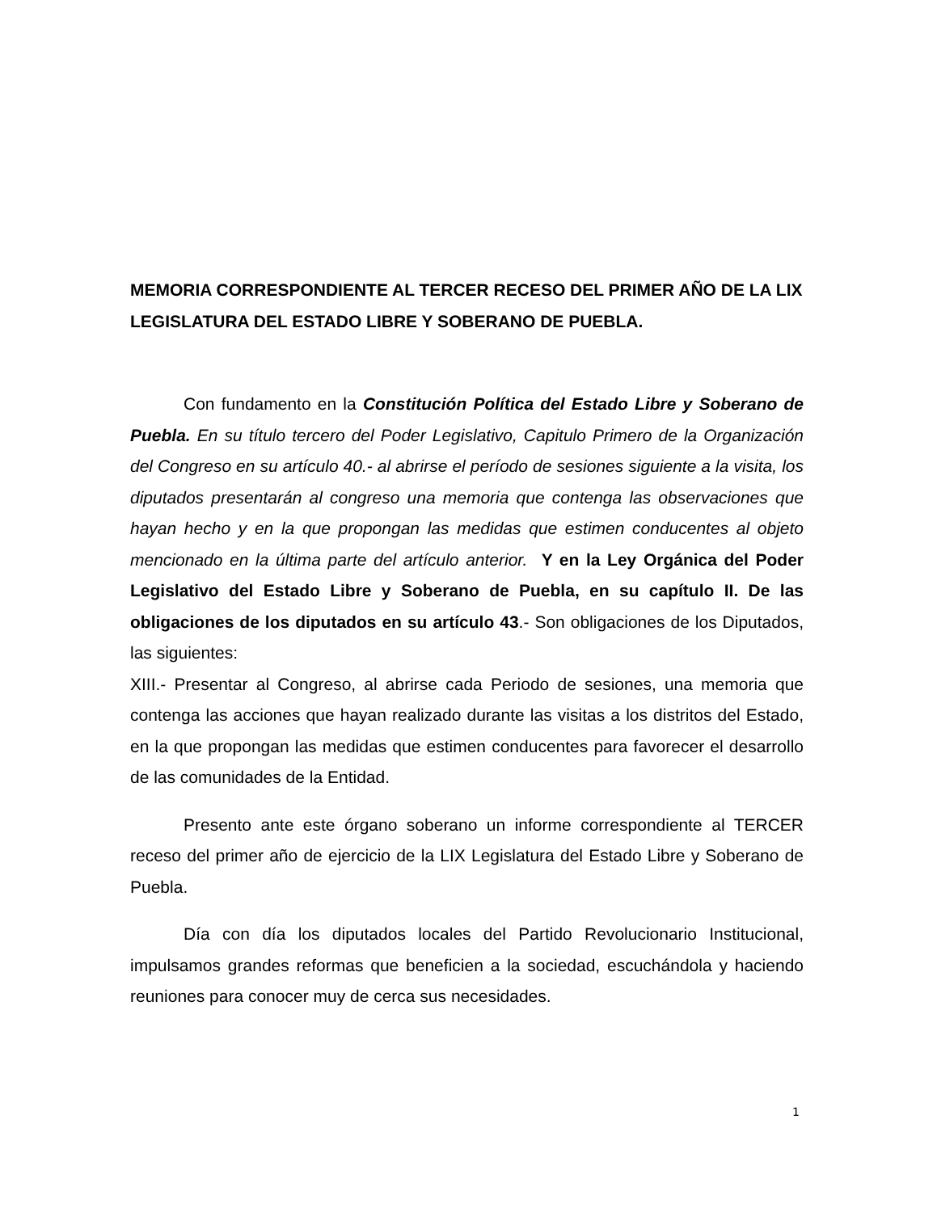MEMORIA CORRESPONDIENTE AL TERCER RECESO DEL PRIMER AÑO DE LA LIX LEGISLATURA DEL ESTADO LIBRE Y SOBERANO DE PUEBLA.
Con fundamento en la Constitución Política del Estado Libre y Soberano de Puebla. En su título tercero del Poder Legislativo, Capitulo Primero de la Organización del Congreso en su artículo 40.- al abrirse el período de sesiones siguiente a la visita, los diputados presentarán al congreso una memoria que contenga las observaciones que hayan hecho y en la que propongan las medidas que estimen conducentes al objeto mencionado en la última parte del artículo anterior. Y en la Ley Orgánica del Poder Legislativo del Estado Libre y Soberano de Puebla, en su capítulo II. De las obligaciones de los diputados en su artículo 43.- Son obligaciones de los Diputados, las siguientes:
XIII.- Presentar al Congreso, al abrirse cada Periodo de sesiones, una memoria que contenga las acciones que hayan realizado durante las visitas a los distritos del Estado, en la que propongan las medidas que estimen conducentes para favorecer el desarrollo de las comunidades de la Entidad.
Presento ante este órgano soberano un informe correspondiente al TERCER receso del primer año de ejercicio de la LIX Legislatura del Estado Libre y Soberano de Puebla.
Día con día los diputados locales del Partido Revolucionario Institucional, impulsamos grandes reformas que beneficien a la sociedad, escuchándola y haciendo reuniones para conocer muy de cerca sus necesidades.
1